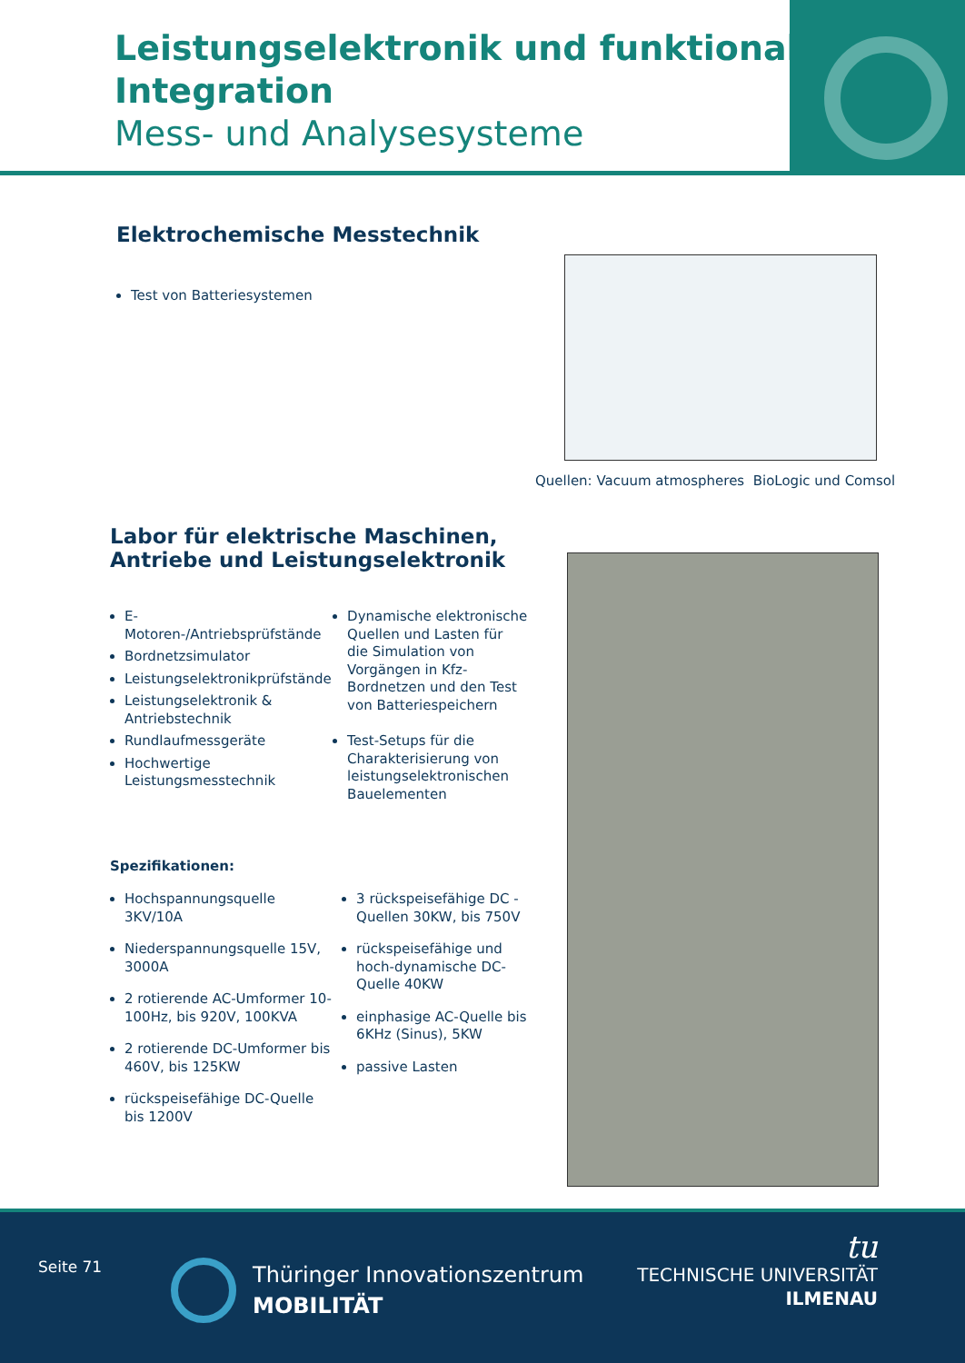Leistungselektronik und funktionale Integration
Mess- und Analysesysteme
Elektrochemische Messtechnik
Test von Batteriesystemen
Quellen: Vacuum atmospheres BioLogic und Comsol
Labor für elektrische Maschinen,
Antriebe und Leistungselektronik
E-Motoren-/Antriebsprüfstände
Bordnetzsimulator
Leistungselektronikprüfstände
Leistungselektronik & Antriebstechnik
Rundlaufmessgeräte
Hochwertige Leistungsmesstechnik
Dynamische elektronische Quellen und Lasten für die Simulation von Vorgängen in Kfz-Bordnetzen und den Test von Batteriespeichern
Test-Setups für die Charakterisierung von leistungselektronischen Bauelementen
Spezifikationen:
Hochspannungsquelle 3KV/10A
Niederspannungsquelle 15V, 3000A
2 rotierende AC-Umformer 10-100Hz, bis 920V, 100KVA
2 rotierende DC-Umformer bis 460V, bis 125KW
rückspeisefähige DC-Quelle bis 1200V
3 rückspeisefähige DC -Quellen 30KW, bis 750V
rückspeisefähige und hoch-dynamische DC-Quelle 40KW
einphasige AC-Quelle bis 6KHz (Sinus), 5KW
passive Lasten
Seite 71
Thüringer Innovationszentrum
MOBILITÄT
tu
TECHNISCHE UNIVERSITÄT
ILMENAU